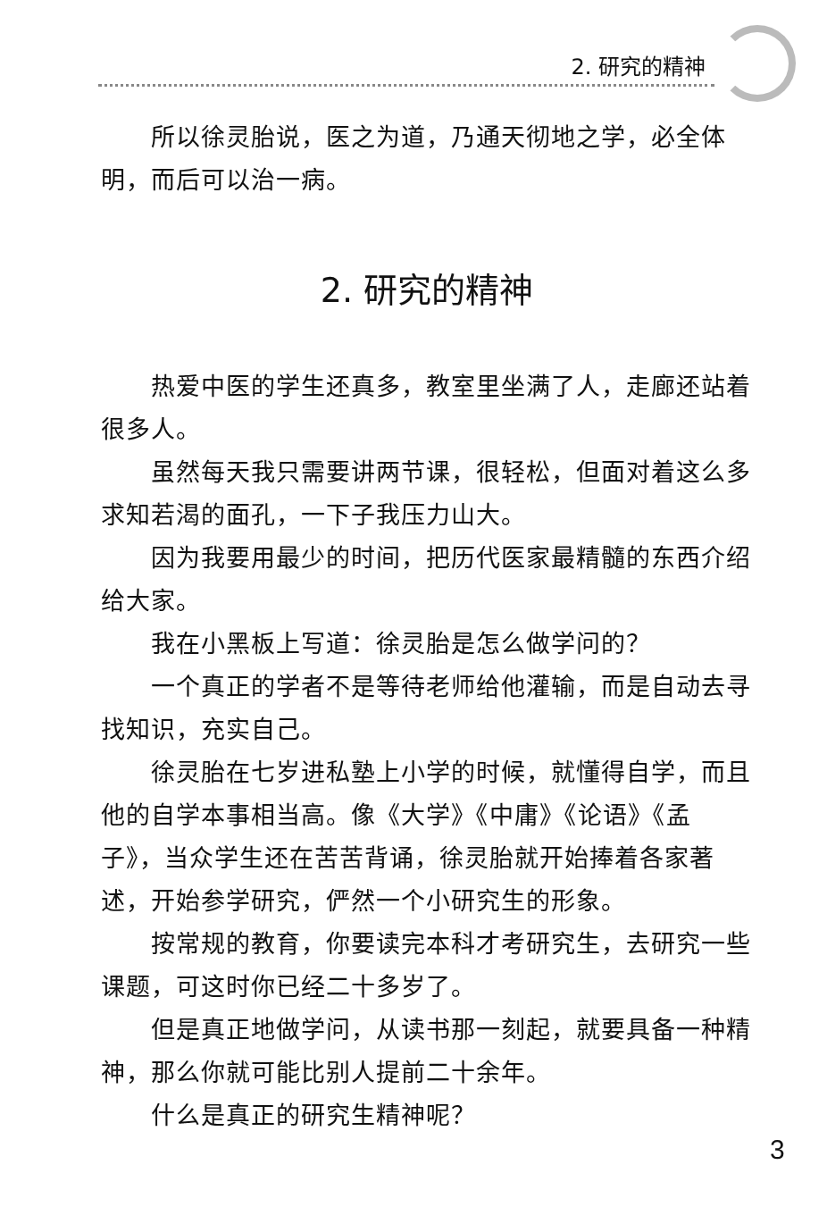2. 研究的精神
所以徐灵胎说，医之为道，乃通天彻地之学，必全体明，而后可以治一病。
2. 研究的精神
热爱中医的学生还真多，教室里坐满了人，走廊还站着很多人。
虽然每天我只需要讲两节课，很轻松，但面对着这么多求知若渴的面孔，一下子我压力山大。
因为我要用最少的时间，把历代医家最精髓的东西介绍给大家。
我在小黑板上写道：徐灵胎是怎么做学问的？
一个真正的学者不是等待老师给他灌输，而是自动去寻找知识，充实自己。
徐灵胎在七岁进私塾上小学的时候，就懂得自学，而且他的自学本事相当高。像《大学》《中庸》《论语》《孟子》，当众学生还在苦苦背诵，徐灵胎就开始捧着各家著述，开始参学研究，俨然一个小研究生的形象。
按常规的教育，你要读完本科才考研究生，去研究一些课题，可这时你已经二十多岁了。
但是真正地做学问，从读书那一刻起，就要具备一种精神，那么你就可能比别人提前二十余年。
什么是真正的研究生精神呢？
3